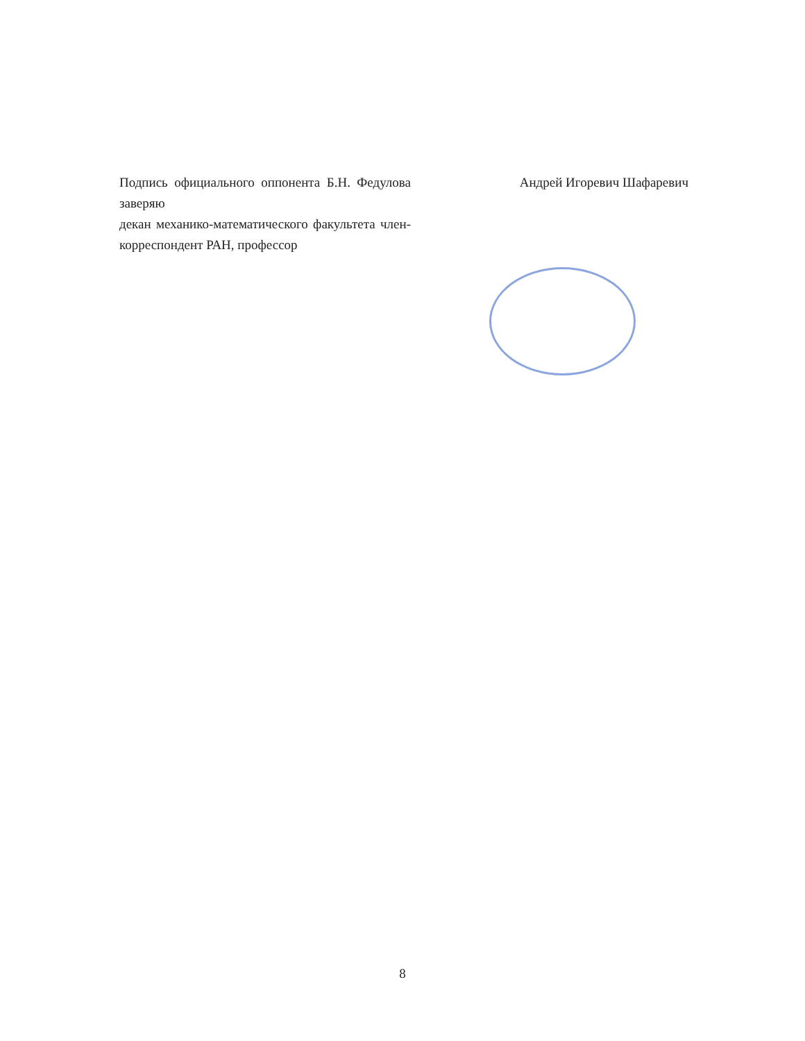Подпись официального оппонента Б.Н. Федулова заверяю
декан механико-математического факультета член-корреспондент РАН, профессор
Андрей Игоревич Шафаревич
8